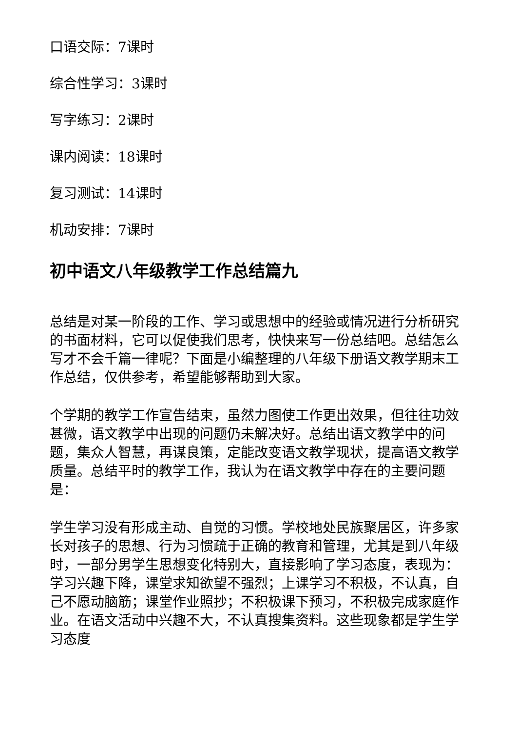口语交际：7课时
综合性学习：3课时
写字练习：2课时
课内阅读：18课时
复习测试：14课时
机动安排：7课时
初中语文八年级教学工作总结篇九
总结是对某一阶段的工作、学习或思想中的经验或情况进行分析研究的书面材料，它可以促使我们思考，快快来写一份总结吧。总结怎么写才不会千篇一律呢？下面是小编整理的八年级下册语文教学期末工作总结，仅供参考，希望能够帮助到大家。
个学期的教学工作宣告结束，虽然力图使工作更出效果，但往往功效甚微，语文教学中出现的问题仍未解决好。总结出语文教学中的问题，集众人智慧，再谋良策，定能改变语文教学现状，提高语文教学质量。总结平时的教学工作，我认为在语文教学中存在的主要问题是：
学生学习没有形成主动、自觉的习惯。学校地处民族聚居区，许多家长对孩子的思想、行为习惯疏于正确的教育和管理，尤其是到八年级时，一部分男学生思想变化特别大，直接影响了学习态度，表现为：学习兴趣下降，课堂求知欲望不强烈；上课学习不积极，不认真，自己不愿动脑筋；课堂作业照抄；不积极课下预习，不积极完成家庭作业。在语文活动中兴趣不大，不认真搜集资料。这些现象都是学生学习态度